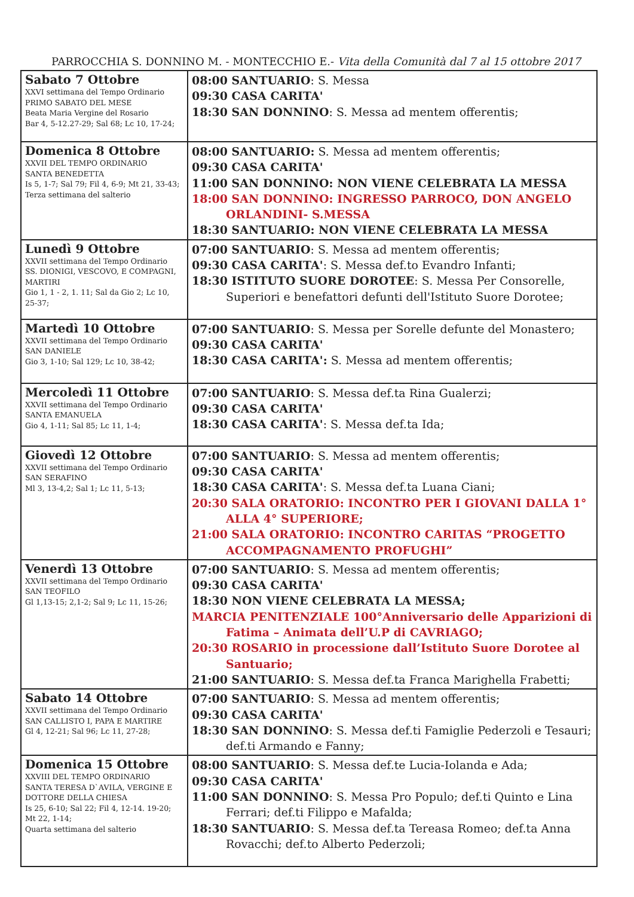PARROCCHIA S. DONNINO M. - MONTECCHIO E.- Vita della Comunità dal 7 al 15 ottobre 2017
| Sabato 7 Ottobre XXVI settimana del Tempo Ordinario PRIMO SABATO DEL MESE Beata Maria Vergine del Rosario Bar 4, 5-12.27-29; Sal 68; Lc 10, 17-24; | 08:00 SANTUARIO : S. Messa 09:30 CASA CARITA' 18:30 SAN DONNINO : S. Messa ad mentem offerentis; |
| Domenica 8 Ottobre XXVII DEL TEMPO ORDINARIO SANTA BENEDETTA Is 5, 1-7; Sal 79; Fil 4, 6-9; Mt 21, 33-43; Terza settimana del salterio | 08:00 SANTUARIO: S. Messa ad mentem offerentis; 09:30 CASA CARITA' 11:00 SAN DONNINO: NON VIENE CELEBRATA LA MESSA 18:00 SAN DONNINO: INGRESSO PARROCO, DON ANGELO ORLANDINI- S.MESSA 18:30 SANTUARIO: NON VIENE CELEBRATA LA MESSA |
| Lunedì 9 Ottobre XXVII settimana del Tempo Ordinario SS. DIONIGI, VESCOVO, E COMPAGNI, MARTIRI Gio 1, 1 - 2, 1. 11; Sal da Gio 2; Lc 10, 25-37; | 07:00 SANTUARIO : S. Messa ad mentem offerentis; 09:30 CASA CARITA' : S. Messa def.to Evandro Infanti; 18:30 ISTITUTO SUORE DOROTEE : S. Messa Per Consorelle, Superiori e benefattori defunti dell'Istituto Suore Dorotee; |
| Martedì 10 Ottobre XXVII settimana del Tempo Ordinario SAN DANIELE Gio 3, 1-10; Sal 129; Lc 10, 38-42; | 07:00 SANTUARIO : S. Messa per Sorelle defunte del Monastero; 09:30 CASA CARITA' 18:30 CASA CARITA': S. Messa ad mentem offerentis; |
| Mercoledì 11 Ottobre XXVII settimana del Tempo Ordinario SANTA EMANUELA Gio 4, 1-11; Sal 85; Lc 11, 1-4; | 07:00 SANTUARIO : S. Messa def.ta Rina Gualerzi; 09:30 CASA CARITA' 18:30 CASA CARITA' : S. Messa def.ta Ida; |
| Giovedì 12 Ottobre XXVII settimana del Tempo Ordinario SAN SERAFINO Ml 3, 13-4,2; Sal 1; Lc 11, 5-13; | 07:00 SANTUARIO : S. Messa ad mentem offerentis; 09:30 CASA CARITA' 18:30 CASA CARITA' : S. Messa def.ta Luana Ciani; 20:30 SALA ORATORIO: INCONTRO PER I GIOVANI DALLA 1° ALLA 4° SUPERIORE; 21:00 SALA ORATORIO: INCONTRO CARITAS “PROGETTO ACCOMPAGNAMENTO PROFUGHI” |
| Venerdì 13 Ottobre XXVII settimana del Tempo Ordinario SAN TEOFILO Gl 1,13-15; 2,1-2; Sal 9; Lc 11, 15-26; | 07:00 SANTUARIO : S. Messa ad mentem offerentis; 09:30 CASA CARITA' 18:30 NON VIENE CELEBRATA LA MESSA; MARCIA PENITENZIALE 100°Anniversario delle Apparizioni di Fatima – Animata dell’U.P di CAVRIAGO; 20:30 ROSARIO in processione dall’Istituto Suore Dorotee al Santuario; 21:00 SANTUARIO : S. Messa def.ta Franca Marighella Frabetti; |
| Sabato 14 Ottobre XXVII settimana del Tempo Ordinario SAN CALLISTO I, PAPA E MARTIRE Gl 4, 12-21; Sal 96; Lc 11, 27-28; | 07:00 SANTUARIO : S. Messa ad mentem offerentis; 09:30 CASA CARITA' 18:30 SAN DONNINO : S. Messa def.ti Famiglie Pederzoli e Tesauri; def.ti Armando e Fanny; |
| Domenica 15 Ottobre XXVIII DEL TEMPO ORDINARIO SANTA TERESA D`AVILA, VERGINE E DOTTORE DELLA CHIESA Is 25, 6-10; Sal 22; Fil 4, 12-14. 19-20; Mt 22, 1-14; Quarta settimana del salterio | 08:00 SANTUARIO : S. Messa def.te Lucia-Iolanda e Ada; 09:30 CASA CARITA' 11:00 SAN DONNINO : S. Messa Pro Populo; def.ti Quinto e Lina Ferrari; def.ti Filippo e Mafalda; 18:30 SANTUARIO : S. Messa def.ta Tereasa Romeo; def.ta Anna Rovacchi; def.to Alberto Pederzoli; |